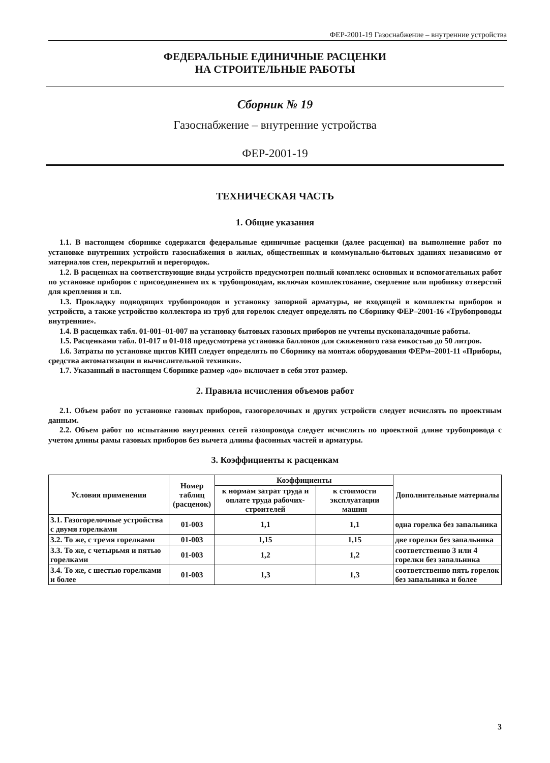ФЕР-2001-19 Газоснабжение – внутренние устройства
ФЕДЕРАЛЬНЫЕ ЕДИНИЧНЫЕ РАСЦЕНКИ
НА СТРОИТЕЛЬНЫЕ РАБОТЫ
Сборник № 19
Газоснабжение – внутренние устройства
ФЕР-2001-19
ТЕХНИЧЕСКАЯ ЧАСТЬ
1. Общие указания
1.1. В настоящем сборнике содержатся федеральные единичные расценки (далее расценки) на выполнение работ по установке внутренних устройств газоснабжения в жилых, общественных и коммунально-бытовых зданиях независимо от материалов стен, перекрытий и перегородок.
1.2. В расценках на соответствующие виды устройств предусмотрен полный комплекс основных и вспомогательных работ по установке приборов с присоединением их к трубопроводам, включая комплектование, сверление или пробивку отверстий для крепления и т.п.
1.3. Прокладку подводящих трубопроводов и установку запорной арматуры, не входящей в комплекты приборов и устройств, а также устройство коллектора из труб для горелок следует определять по Сборнику ФЕР–2001-16 «Трубопроводы внутренние».
1.4. В расценках табл. 01-001–01-007 на установку бытовых газовых приборов не учтены пусконаладочные работы.
1.5. Расценками табл. 01-017 и 01-018 предусмотрена установка баллонов для сжиженного газа емкостью до 50 литров.
1.6. Затраты по установке щитов КИП следует определять по Сборнику на монтаж оборудования ФЕРм–2001-11 «Приборы, средства автоматизации и вычислительной техники».
1.7. Указанный в настоящем Сборнике размер «до» включает в себя этот размер.
2. Правила исчисления объемов работ
2.1. Объем работ по установке газовых приборов, газогорелочных и других устройств следует исчислять по проектным данным.
2.2. Объем работ по испытанию внутренних сетей газопровода следует исчислять по проектной длине трубопровода с учетом длины рамы газовых приборов без вычета длины фасонных частей и арматуры.
3. Коэффициенты к расценкам
| Условия применения | Номер таблиц (расценок) | Коэффициенты | | Дополнительные материалы |
| --- | --- | --- | --- | --- |
| | | к нормам затрат труда и оплате труда рабочих-строителей | к стоимости эксплуатации машин | |
| 3.1. Газогорелочные устройства с двумя горелками | 01-003 | 1,1 | 1,1 | одна горелка без запальника |
| 3.2. То же, с тремя горелками | 01-003 | 1,15 | 1,15 | две горелки без запальника |
| 3.3. То же, с четырьмя и пятью горелками | 01-003 | 1,2 | 1,2 | соответственно 3 или 4 горелки без запальника |
| 3.4. То же, с шестью горелками и более | 01-003 | 1,3 | 1,3 | соответственно пять горелок без запальника и более |
3